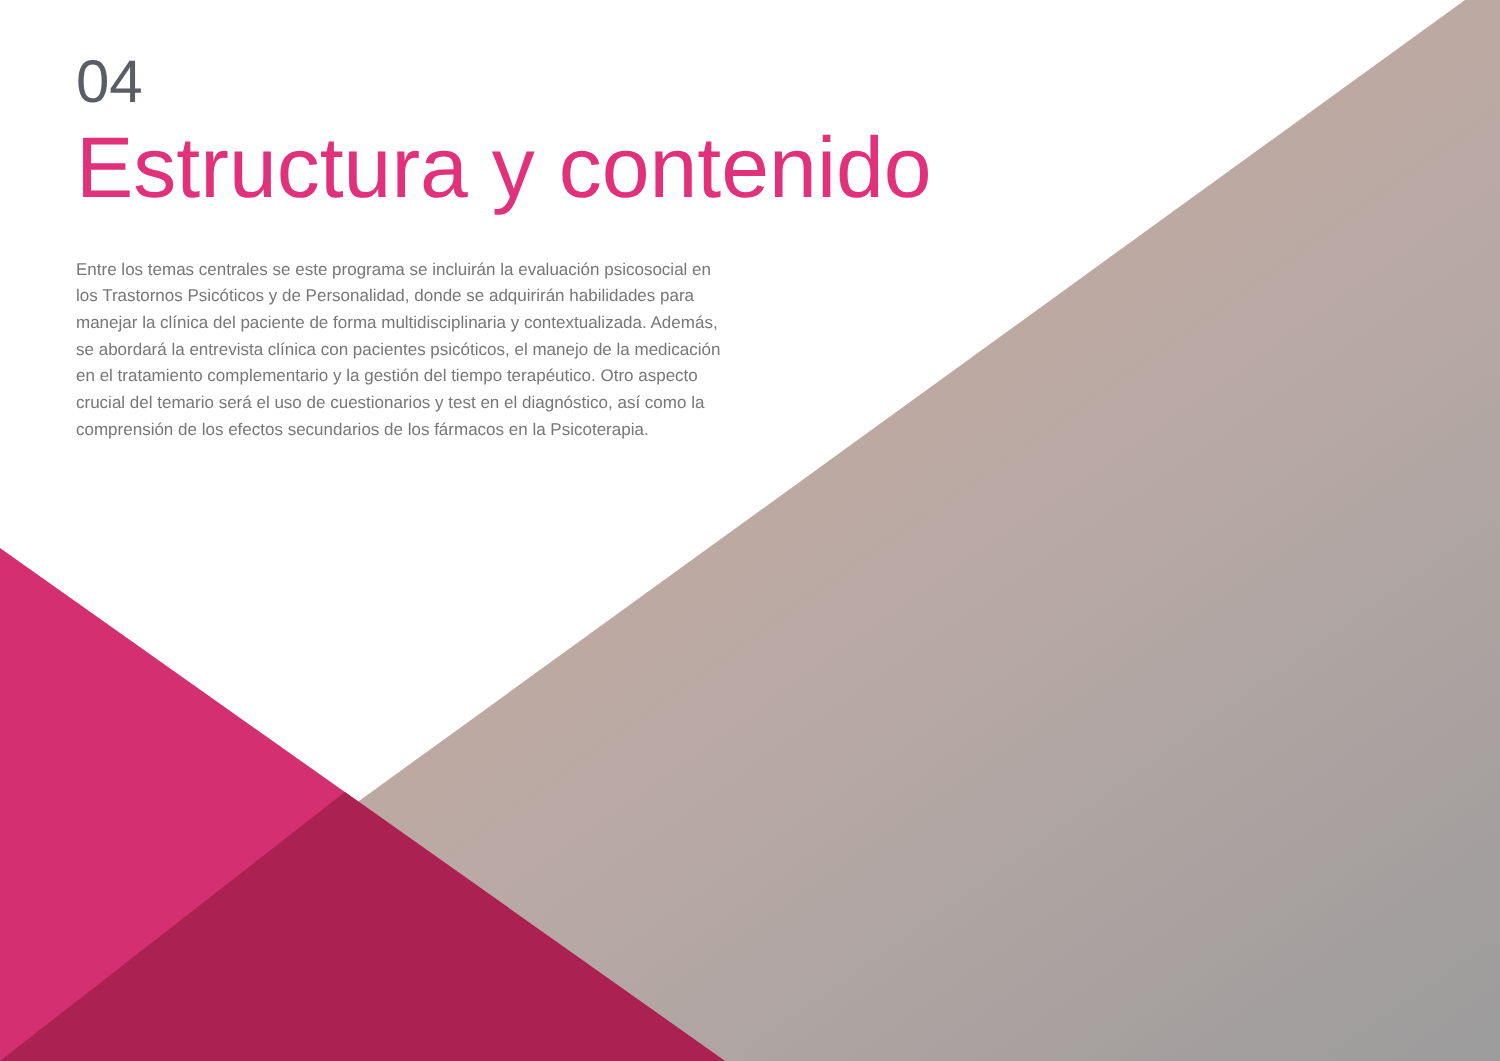04
Estructura y contenido
Entre los temas centrales se este programa se incluirán la evaluación psicosocial en los Trastornos Psicóticos y de Personalidad, donde se adquirirán habilidades para manejar la clínica del paciente de forma multidisciplinaria y contextualizada. Además, se abordará la entrevista clínica con pacientes psicóticos, el manejo de la medicación en el tratamiento complementario y la gestión del tiempo terapéutico. Otro aspecto crucial del temario será el uso de cuestionarios y test en el diagnóstico, así como la comprensión de los efectos secundarios de los fármacos en la Psicoterapia.